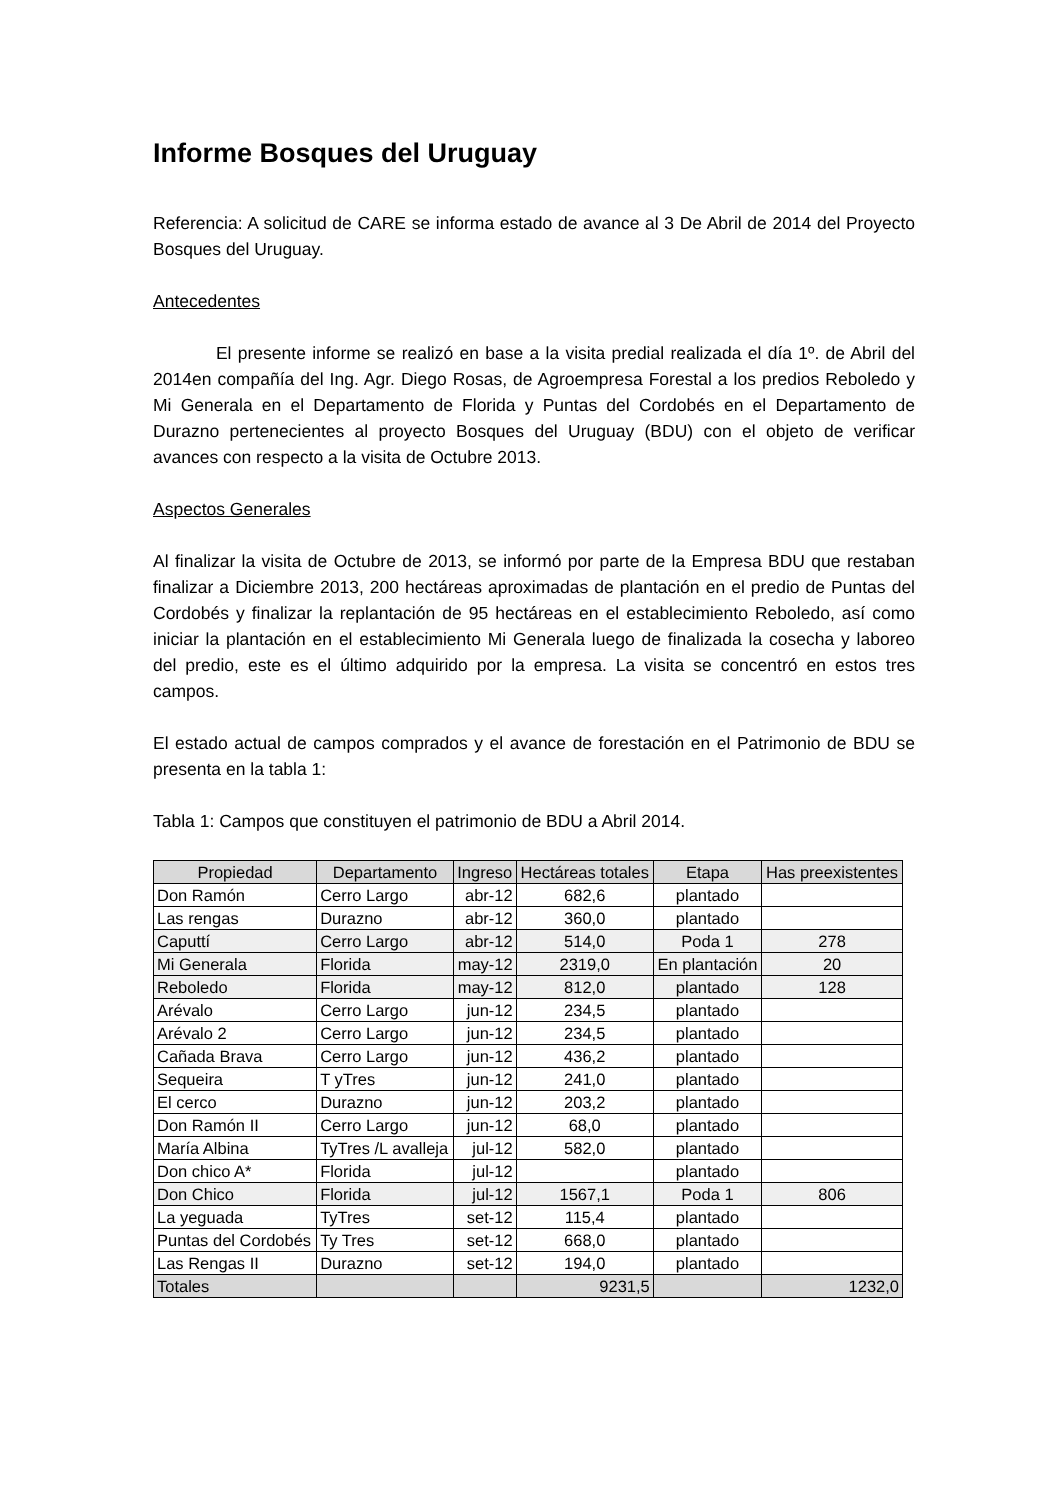Informe Bosques del Uruguay
Referencia: A solicitud de CARE se informa estado de avance al 3 De Abril de 2014 del Proyecto Bosques del Uruguay.
Antecedentes
El presente informe se realizó en base a la visita predial realizada el día 1º. de Abril del 2014en compañía del Ing. Agr. Diego Rosas, de Agroempresa Forestal a los predios Reboledo y Mi Generala en el Departamento de Florida y Puntas del Cordobés en el Departamento de Durazno pertenecientes al proyecto Bosques del Uruguay (BDU) con el objeto de verificar avances con respecto a la visita de Octubre 2013.
Aspectos Generales
Al finalizar la visita de Octubre de 2013, se informó por parte de la Empresa BDU que restaban finalizar a Diciembre 2013, 200 hectáreas aproximadas de plantación en el predio de Puntas del Cordobés y finalizar la replantación de 95 hectáreas en el establecimiento Reboledo, así como iniciar la plantación en el establecimiento Mi Generala luego de finalizada la cosecha y laboreo del predio, este es el último adquirido por la empresa. La visita se concentró en estos tres campos.
El estado actual de campos comprados y el avance de forestación en el Patrimonio de BDU se presenta en la tabla 1:
Tabla 1: Campos que constituyen el patrimonio de BDU a Abril 2014.
| Propiedad | Departamento | Ingreso | Hectáreas totales | Etapa | Has preexistentes |
| --- | --- | --- | --- | --- | --- |
| Don Ramón | Cerro Largo | abr-12 | 682,6 | plantado | |
| Las rengas | Durazno | abr-12 | 360,0 | plantado | |
| Caputtí | Cerro Largo | abr-12 | 514,0 | Poda 1 | 278 |
| Mi Generala | Florida | may-12 | 2319,0 | En plantación | 20 |
| Reboledo | Florida | may-12 | 812,0 | plantado | 128 |
| Arévalo | Cerro Largo | jun-12 | 234,5 | plantado | |
| Arévalo 2 | Cerro Largo | jun-12 | 234,5 | plantado | |
| Cañada Brava | Cerro Largo | jun-12 | 436,2 | plantado | |
| Sequeira | T yTres | jun-12 | 241,0 | plantado | |
| El cerco | Durazno | jun-12 | 203,2 | plantado | |
| Don Ramón II | Cerro Largo | jun-12 | 68,0 | plantado | |
| María Albina | TyTres /L avalleja | jul-12 | 582,0 | plantado | |
| Don chico A* | Florida | jul-12 | | plantado | |
| Don Chico | Florida | jul-12 | 1567,1 | Poda 1 | 806 |
| La yeguada | TyTres | set-12 | 115,4 | plantado | |
| Puntas del Cordobés | Ty Tres | set-12 | 668,0 | plantado | |
| Las Rengas II | Durazno | set-12 | 194,0 | plantado | |
| Totales | | | 9231,5 | | 1232,0 |